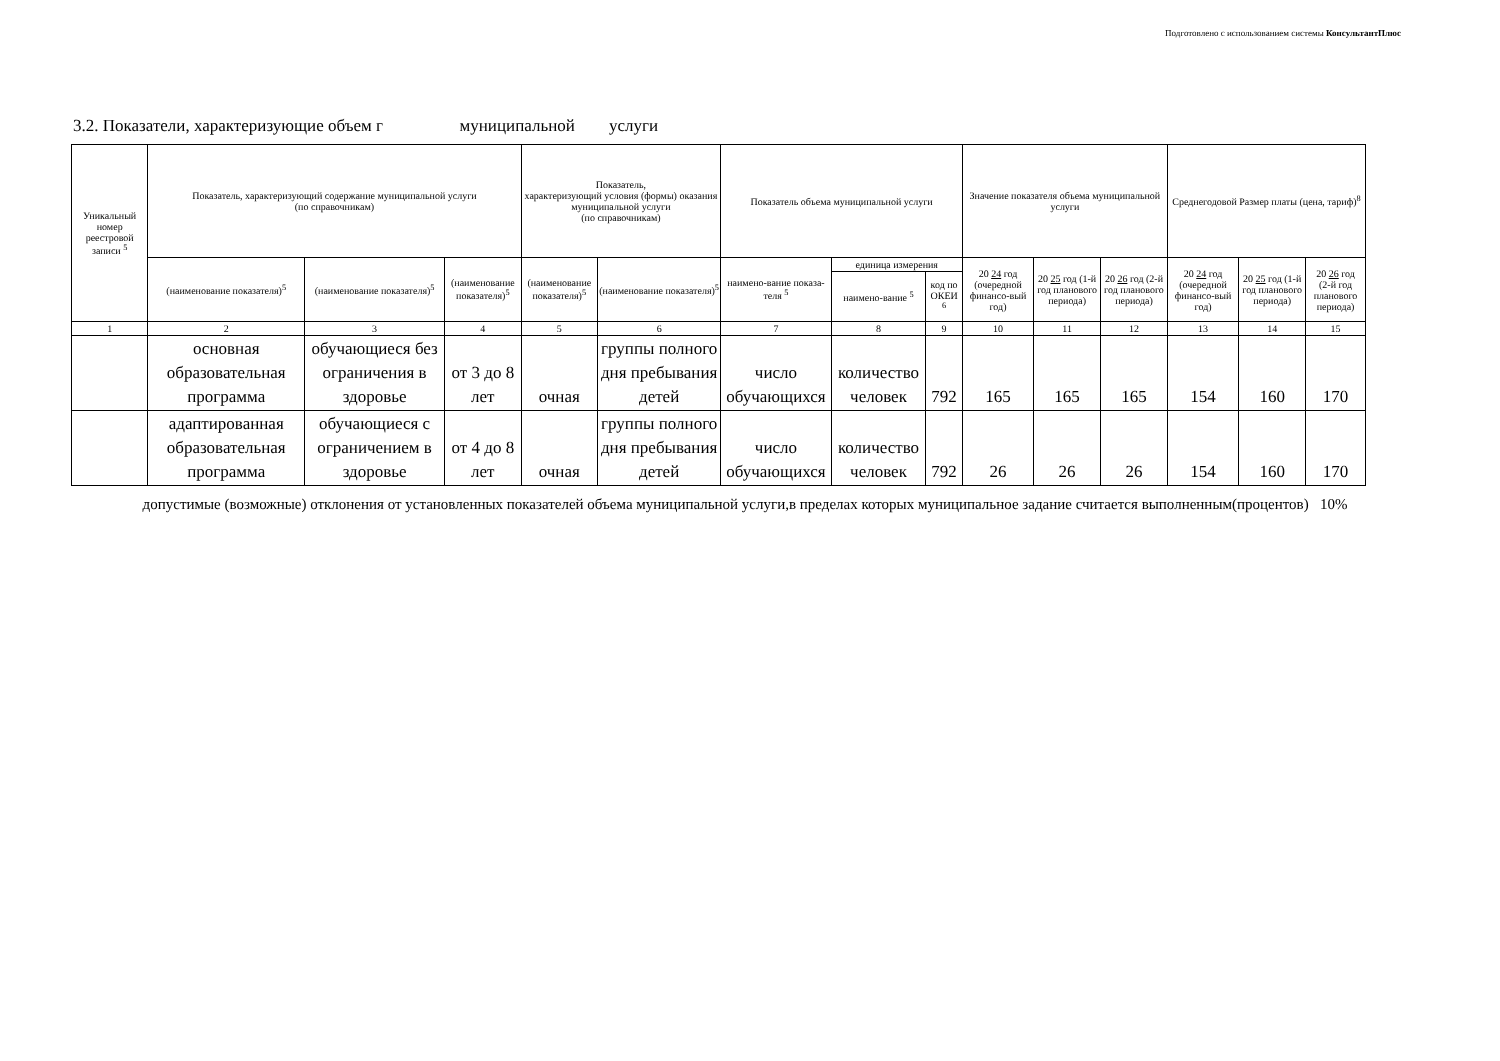Подготовлено с использованием системы КонсультантПлюс
3.2. Показатели, характеризующие объем г муниципальной услуги
| Уникальный номер реестровой записи <sup>5</sup> | Показатель, характеризующий содержание муниципальной услуги (по справочникам) | | | Показатель, характеризующий условия (формы) оказания муниципальной услуги (по справочникам) | | Показатель объема муниципальной услуги | | | Значение показателя объема муниципальной услуги | | | Среднегодовой Размер платы (цена, тариф)<sup>8</sup> | | |
| --- | --- | --- | --- | --- | --- | --- | --- | --- | --- | --- | --- | --- | --- | --- |
| | (наименование показателя)<sup>5</sup> | (наименование показателя)<sup>5</sup> | (наименование показателя)<sup>5</sup> | (наименование показателя)<sup>5</sup> | (наименование показателя)<sup>5</sup> | наимено-вание показа-теля <sup>5</sup> | единица измерения | | 20 24 год (очередной финансо-вый год) | 20 25 год (1-й год планового периода) | 20 26 год (2-й год планового периода) | 20 24 год (очередной финансо-вый год) | 20 25 год (1-й год планового периода) | 20 26 год (2-й год планового периода) |
| | | | | | | | наимено-вание <sup>5</sup> | код по ОКЕИ <sup>6</sup> | | | | | | |
| 1 | 2 | 3 | 4 | 5 | 6 | 7 | 8 | 9 | 10 | 11 | 12 | 13 | 14 | 15 |
| | основная образовательная программа | обучающиеся без ограничения в здоровье | от 3 до 8 лет | очная | группы полного дня пребывания детей | число обучающихся | количество человек | 792 | 165 | 165 | 165 | 154 | 160 | 170 |
| | адаптированная образовательная программа | обучающиеся с ограничением в здоровье | от 4 до 8 лет | очная | группы полного дня пребывания детей | число обучающихся | количество человек | 792 | 26 | 26 | 26 | 154 | 160 | 170 |
допустимые (возможные) отклонения от установленных показателей объема муниципальной услуги,в пределах которых муниципальное задание считается выполненным(процентов) 10%